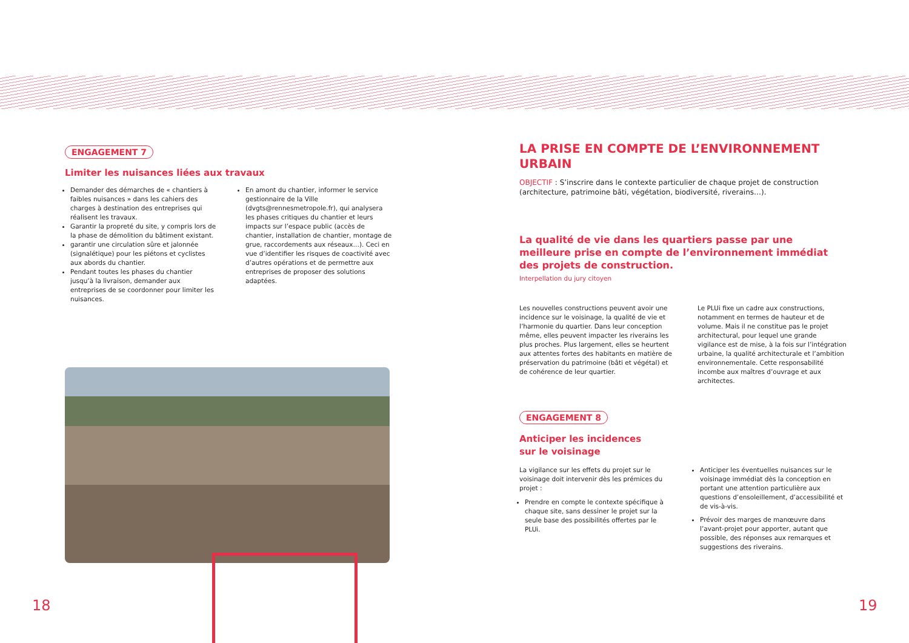ENGAGEMENT 7
Limiter les nuisances liées aux travaux
Demander des démarches de « chantiers à faibles nuisances » dans les cahiers des charges à destination des entreprises qui réalisent les travaux.
Garantir la propreté du site, y compris lors de la phase de démolition du bâtiment existant.
garantir une circulation sûre et jalonnée (signalétique) pour les piétons et cyclistes aux abords du chantier.
Pendant toutes les phases du chantier jusqu’à la livraison, demander aux entreprises de se coordonner pour limiter les nuisances.
En amont du chantier, informer le service gestionnaire de la Ville (dvgts@rennesmetropole.fr), qui analysera les phases critiques du chantier et leurs impacts sur l’espace public (accès de chantier, installation de chantier, montage de grue, raccordements aux réseaux…). Ceci en vue d’identifier les risques de coactivité avec d’autres opérations et de permettre aux entreprises de proposer des solutions adaptées.
18
LA PRISE EN COMPTE DE L’ENVIRONNEMENT URBAIN
OBJECTIF : S’inscrire dans le contexte particulier de chaque projet de construction (architecture, patrimoine bâti, végétation, biodiversité, riverains…).
La qualité de vie dans les quartiers passe par une meilleure prise en compte de l’environnement immédiat des projets de construction.
Interpellation du jury citoyen
Les nouvelles constructions peuvent avoir une incidence sur le voisinage, la qualité de vie et l’harmonie du quartier. Dans leur conception même, elles peuvent impacter les riverains les plus proches. Plus largement, elles se heurtent aux attentes fortes des habitants en matière de préservation du patrimoine (bâti et végétal) et de cohérence de leur quartier.
Le PLUi fixe un cadre aux constructions, notamment en termes de hauteur et de volume. Mais il ne constitue pas le projet architectural, pour lequel une grande vigilance est de mise, à la fois sur l’intégration urbaine, la qualité architecturale et l’ambition environnementale. Cette responsabilité incombe aux maîtres d’ouvrage et aux architectes.
ENGAGEMENT 8
Anticiper les incidences
sur le voisinage
La vigilance sur les effets du projet sur le voisinage doit intervenir dès les prémices du projet :
Prendre en compte le contexte spécifique à chaque site, sans dessiner le projet sur la seule base des possibilités offertes par le PLUi.
Anticiper les éventuelles nuisances sur le voisinage immédiat dès la conception en portant une attention particulière aux questions d’ensoleillement, d’accessibilité et de vis-à-vis.
Prévoir des marges de manœuvre dans l’avant-projet pour apporter, autant que possible, des réponses aux remarques et suggestions des riverains.
19